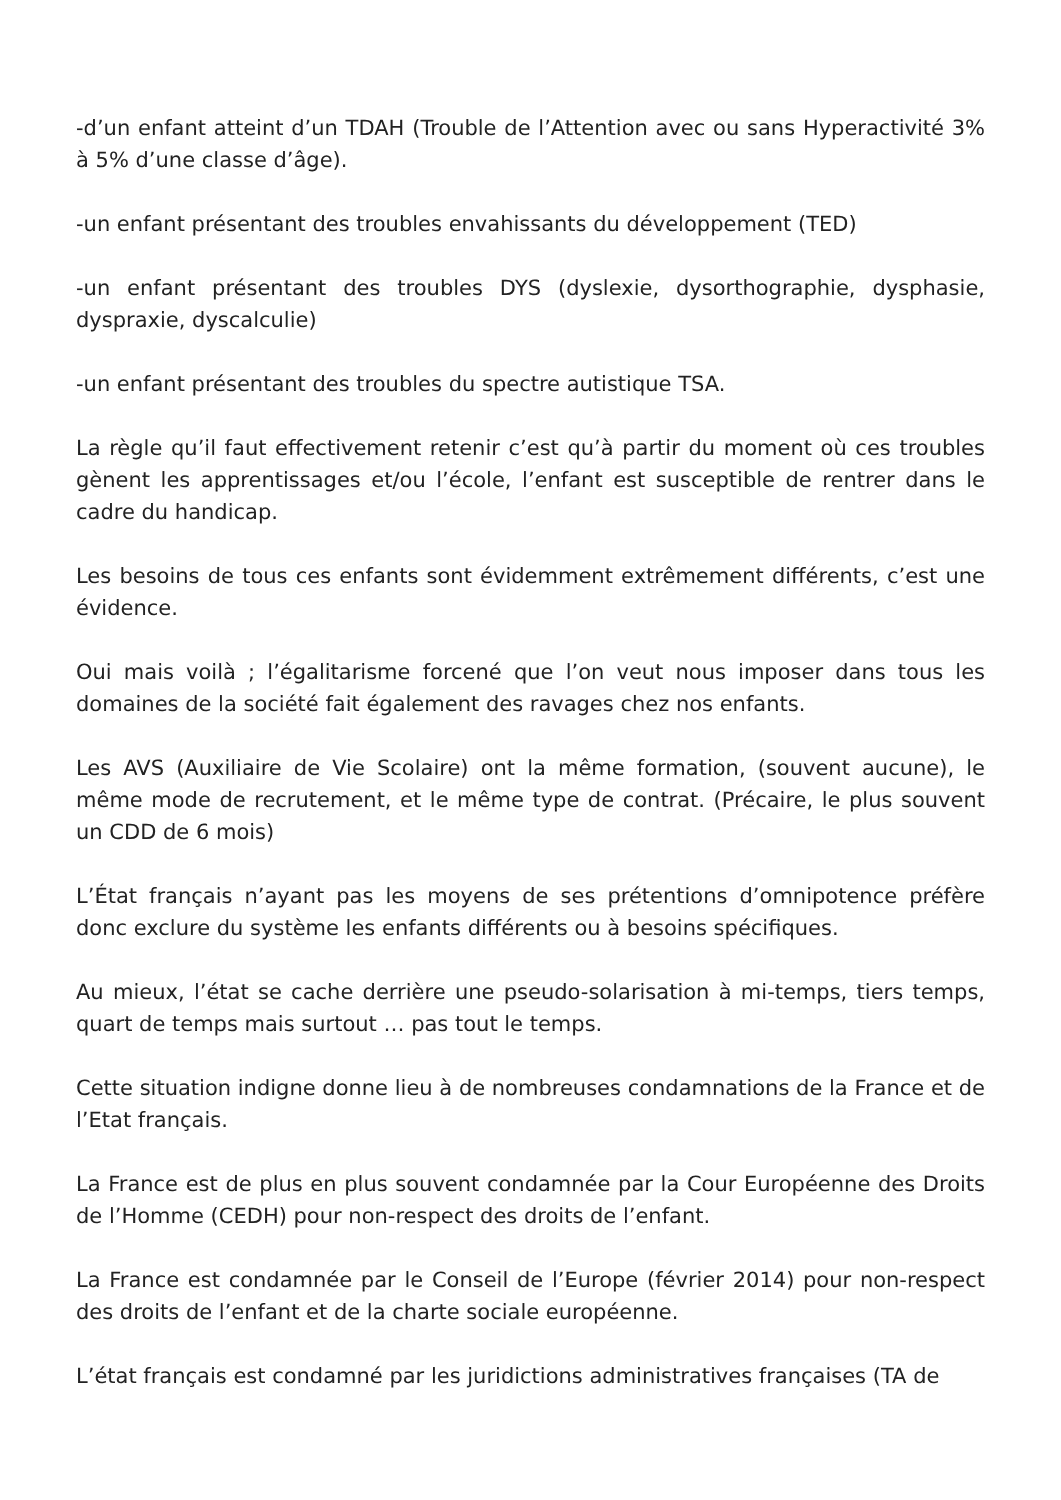-d’un enfant atteint d’un TDAH (Trouble de l’Attention avec ou sans Hyperactivité 3% à 5% d’une classe d’âge).
-un enfant présentant des troubles envahissants du développement (TED)
-un enfant présentant des troubles DYS (dyslexie, dysorthographie, dysphasie, dyspraxie, dyscalculie)
-un enfant présentant des troubles du spectre autistique TSA.
La règle qu’il faut effectivement retenir c’est qu’à partir du moment où ces troubles gènent les apprentissages et/ou l’école, l’enfant est susceptible de rentrer dans le cadre du handicap.
Les besoins de tous ces enfants sont évidemment extrêmement différents, c’est une évidence.
Oui mais voilà ; l’égalitarisme forcené que l’on veut nous imposer dans tous les domaines de la société fait également des ravages chez nos enfants.
Les AVS (Auxiliaire de Vie Scolaire) ont la même formation, (souvent aucune), le même mode de recrutement, et le même type de contrat. (Précaire, le plus souvent un CDD de 6 mois)
L’État français n’ayant pas les moyens de ses prétentions d’omnipotence préfère donc exclure du système les enfants différents ou à besoins spécifiques.
Au mieux, l’état se cache derrière une pseudo-solarisation à mi-temps, tiers temps, quart de temps mais surtout … pas tout le temps.
Cette situation indigne donne lieu à de nombreuses condamnations de la France et de l’Etat français.
La France est de plus en plus souvent condamnée par la Cour Européenne des Droits de l’Homme (CEDH) pour non-respect des droits de l’enfant.
La France est condamnée par le Conseil de l’Europe (février 2014) pour non-respect des droits de l’enfant et de la charte sociale européenne.
L’état français est condamné par les juridictions administratives françaises (TA de